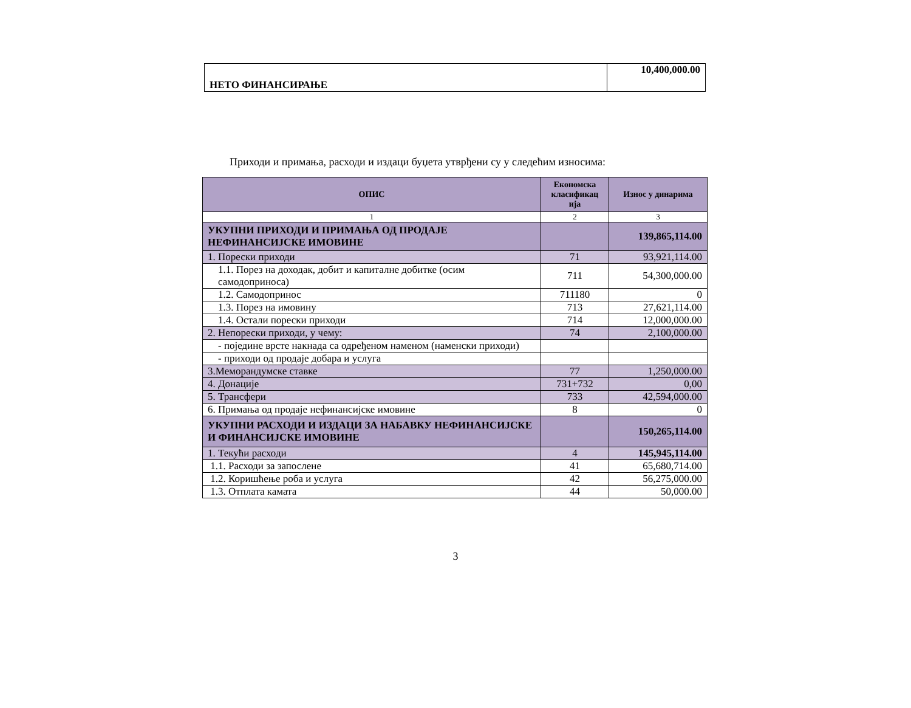| НЕТО ФИНАНСИРАЊЕ | 10,400,000.00 |
Приходи и примања, расходи и издаци буџета утврђени су у следећим износима:
| ОПИС | Економска класификац ија | Износ у динарима |
| --- | --- | --- |
| 1 | 2 | 3 |
| УКУПНИ ПРИХОДИ И ПРИМАЊА ОД ПРОДАЈЕ НЕФИНАНСИЈСКЕ ИМОВИНЕ | | 139,865,114.00 |
| 1. Порески приходи | 71 | 93,921,114.00 |
| 1.1. Порез на доходак, добит и капиталне добитке (осим самодоприноса) | 711 | 54,300,000.00 |
| 1.2. Самодопринос | 711180 | 0 |
| 1.3. Порез на имовину | 713 | 27,621,114.00 |
| 1.4. Остали порески приходи | 714 | 12,000,000.00 |
| 2. Непорески приходи, у чему: | 74 | 2,100,000.00 |
| - поједине врсте накнада са одређеном наменом (наменски приходи) | | |
| - приходи од продаје добара и услуга | | |
| 3.Меморандумске ставке | 77 | 1,250,000.00 |
| 4. Донације | 731+732 | 0,00 |
| 5. Трансфери | 733 | 42,594,000.00 |
| 6. Примања од продаје нефинансијске имовине | 8 | 0 |
| УКУПНИ РАСХОДИ И ИЗДАЦИ ЗА НАБАВКУ НЕФИНАНСИЈСКЕ И ФИНАНСИЈСКЕ ИМОВИНЕ | | 150,265,114.00 |
| 1. Текући расходи | 4 | 145,945,114.00 |
| 1.1. Расходи за запослене | 41 | 65,680,714.00 |
| 1.2. Коришћење роба и услуга | 42 | 56,275,000.00 |
| 1.3. Отплата камата | 44 | 50,000.00 |
3